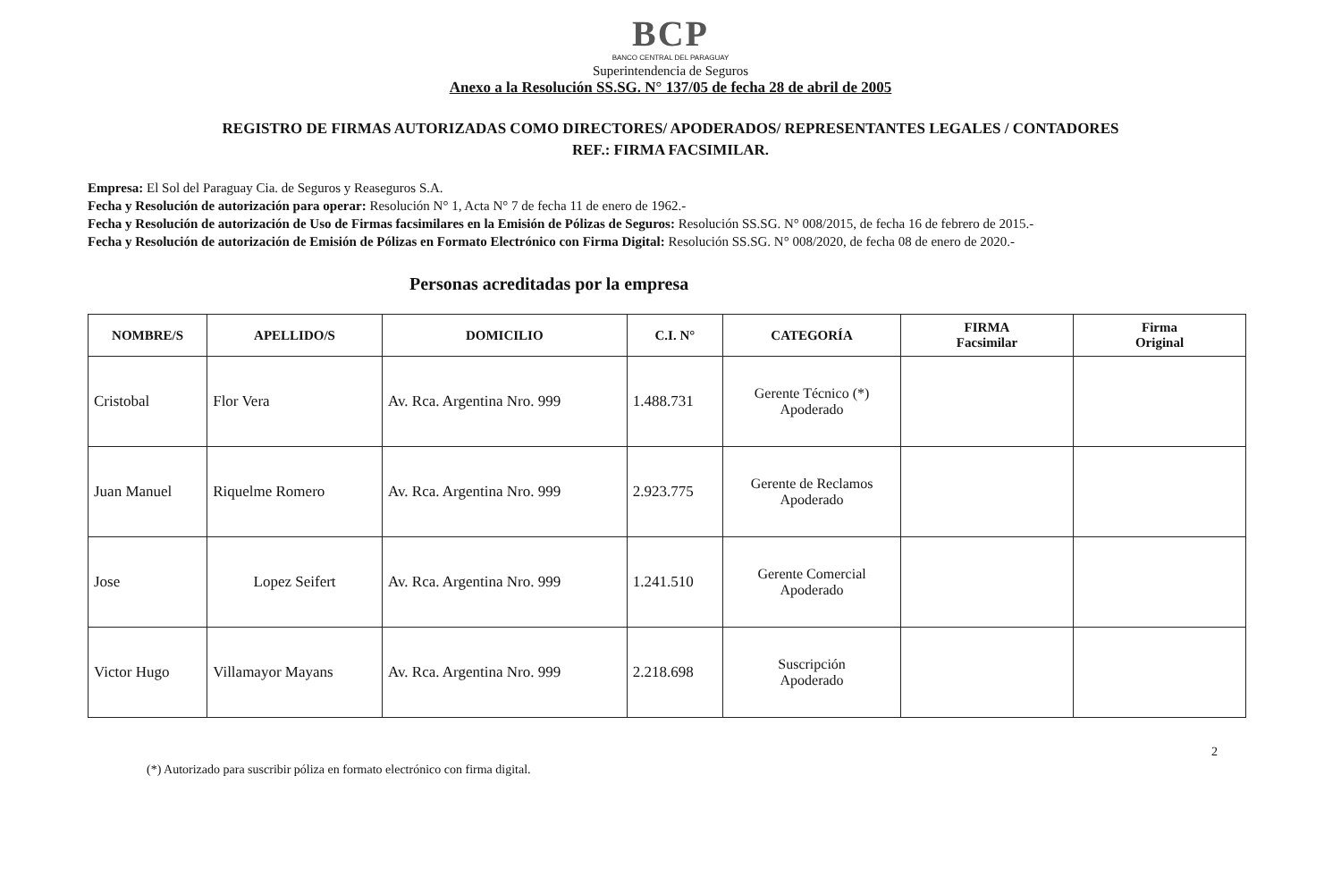BCP
BANCO CENTRAL DEL PARAGUAY
Superintendencia de Seguros
Anexo a la Resolución SS.SG. N° 137/05 de fecha 28 de abril de 2005
REGISTRO DE FIRMAS AUTORIZADAS COMO DIRECTORES/ APODERADOS/ REPRESENTANTES LEGALES / CONTADORES
REF.: FIRMA FACSIMILAR.
Empresa: El Sol del Paraguay Cia. de Seguros y Reaseguros S.A.
Fecha y Resolución de autorización para operar: Resolución N° 1, Acta N° 7 de fecha 11 de enero de 1962.-
Fecha y Resolución de autorización de Uso de Firmas facsimilares en la Emisión de Pólizas de Seguros: Resolución SS.SG. N° 008/2015, de fecha 16 de febrero de 2015.-
Fecha y Resolución de autorización de Emisión de Pólizas en Formato Electrónico con Firma Digital: Resolución SS.SG. N° 008/2020, de fecha 08 de enero de 2020.-
Personas acreditadas por la empresa
| NOMBRE/S | APELLIDO/S | DOMICILIO | C.I. N° | CATEGORÍA | FIRMA Facsimilar | Firma Original |
| --- | --- | --- | --- | --- | --- | --- |
| Cristobal | Flor Vera | Av. Rca. Argentina Nro. 999 | 1.488.731 | Gerente Técnico (*) Apoderado | | |
| Juan Manuel | Riquelme Romero | Av. Rca. Argentina Nro. 999 | 2.923.775 | Gerente de Reclamos Apoderado | | |
| Jose | Lopez Seifert | Av. Rca. Argentina Nro. 999 | 1.241.510 | Gerente Comercial Apoderado | | |
| Victor Hugo | Villamayor Mayans | Av. Rca. Argentina Nro. 999 | 2.218.698 | Suscripción Apoderado | | |
2
(*) Autorizado para suscribir póliza en formato electrónico con firma digital.